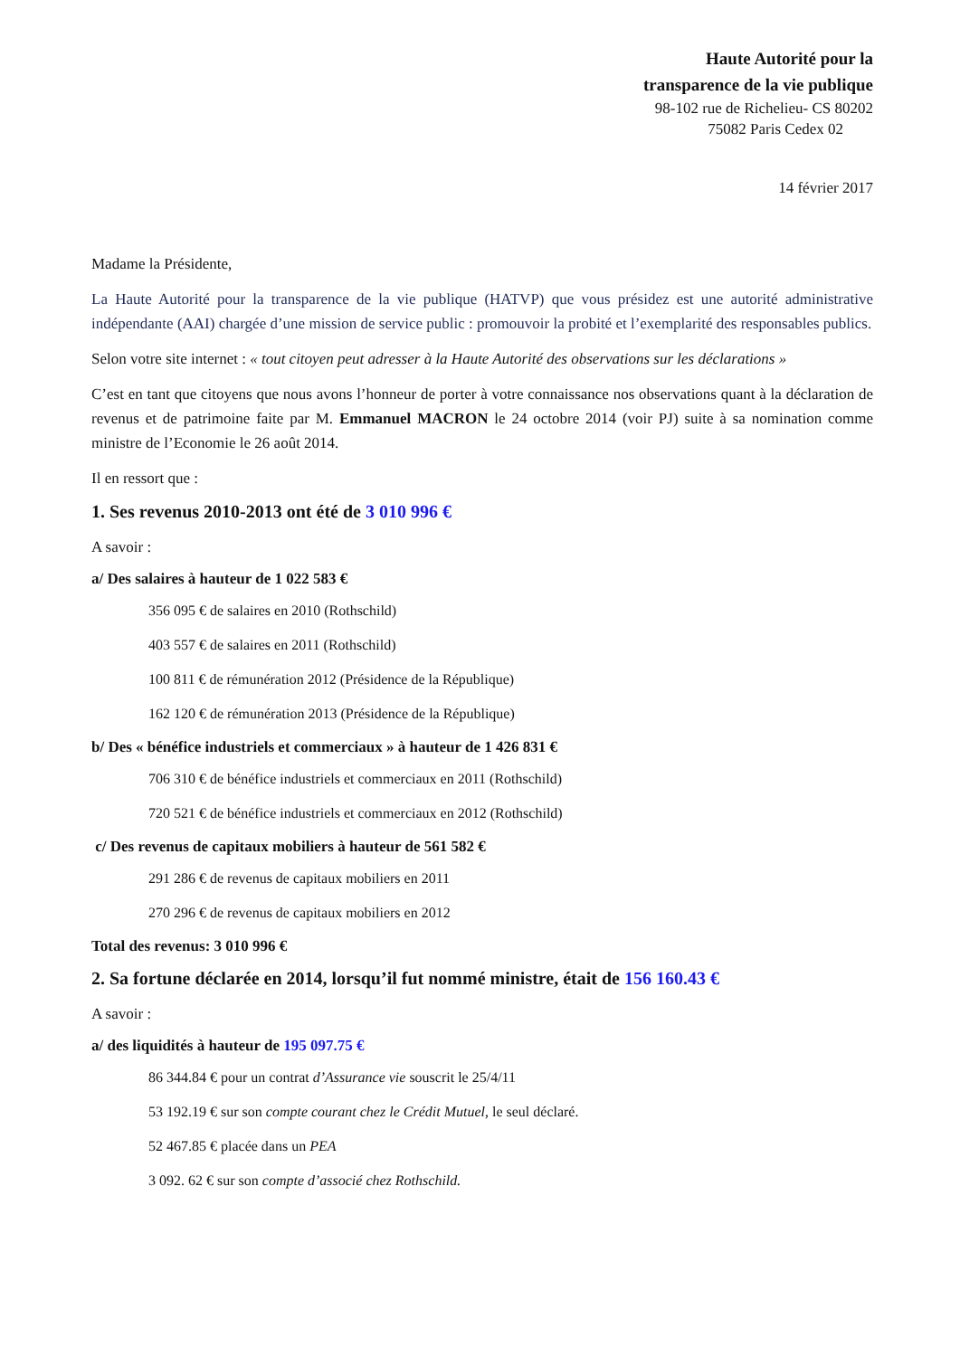Haute Autorité pour la
transparence de la vie publique
98-102 rue de Richelieu- CS 80202
75082 Paris Cedex 02
14 février 2017
Madame la Présidente,
La Haute Autorité pour la transparence de la vie publique (HATVP) que vous présidez est une autorité administrative indépendante (AAI) chargée d’une mission de service public : promouvoir la probité et l’exemplarité des responsables publics.
Selon votre site internet : « tout citoyen peut adresser à la Haute Autorité des observations sur les déclarations »
C’est en tant que citoyens que nous avons l’honneur de porter à votre connaissance nos observations quant à la déclaration de revenus et de patrimoine faite par M. Emmanuel MACRON le 24 octobre 2014 (voir PJ) suite à sa nomination comme ministre de l’Economie le 26 août 2014.
Il en ressort que :
1. Ses revenus 2010-2013 ont été de 3 010 996 €
A savoir :
a/ Des salaires à hauteur de 1 022 583 €
356 095 € de salaires en 2010 (Rothschild)
403 557 € de salaires en 2011 (Rothschild)
100 811 € de rémunération 2012 (Présidence de la République)
162 120 € de rémunération 2013 (Présidence de la République)
b/ Des « bénéfice industriels et commerciaux » à hauteur de 1 426 831 €
706 310 € de bénéfice industriels et commerciaux en 2011 (Rothschild)
720 521 € de bénéfice industriels et commerciaux en 2012 (Rothschild)
c/ Des revenus de capitaux mobiliers à hauteur de 561 582 €
291 286 € de revenus de capitaux mobiliers en 2011
270 296 € de revenus de capitaux mobiliers en 2012
Total des revenus: 3 010 996 €
2. Sa fortune déclarée en 2014, lorsqu’il fut nommé ministre, était de 156 160.43 €
A savoir :
a/ des liquidités à hauteur de 195 097.75 €
86 344.84 € pour un contrat d’Assurance vie souscrit le 25/4/11
53 192.19 € sur son compte courant chez le Crédit Mutuel, le seul déclaré.
52 467.85 € placée dans un PEA
3 092. 62 € sur son compte d’associé chez Rothschild.